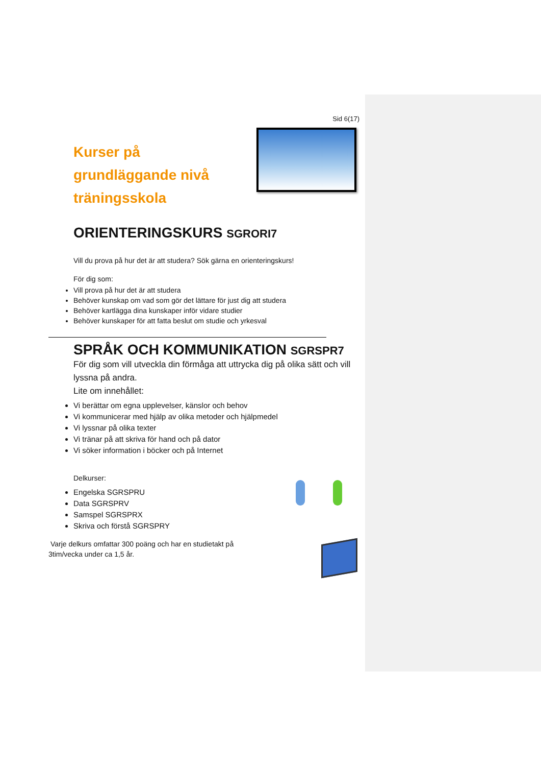Sid 6(17)
Kurser på grundläggande nivå träningsskola
ORIENTERINGSKURS SGRORI7
Vill du prova på hur det är att studera? Sök gärna en orienteringskurs!
För dig som:
Vill prova på hur det är att studera
Behöver kunskap om vad som gör det lättare för just dig att studera
Behöver kartlägga dina kunskaper inför vidare studier
Behöver kunskaper för att fatta beslut om studie och yrkesval
SPRÅK OCH KOMMUNIKATION SGRSPR7
För dig som vill utveckla din förmåga att uttrycka dig på olika sätt och vill lyssna på andra.
Lite om innehållet:
Vi berättar om egna upplevelser, känslor och behov
Vi kommunicerar med hjälp av olika metoder och hjälpmedel
Vi lyssnar på olika texter
Vi tränar på att skriva för hand och på dator
Vi söker information i böcker och på Internet
Delkurser:
Engelska SGRSPRU
Data SGRSPRV
Samspel SGRSPRX
Skriva och förstå SGRSPRY
Varje delkurs omfattar 300 poäng och har en studietakt på 3tim/vecka under ca 1,5 år.